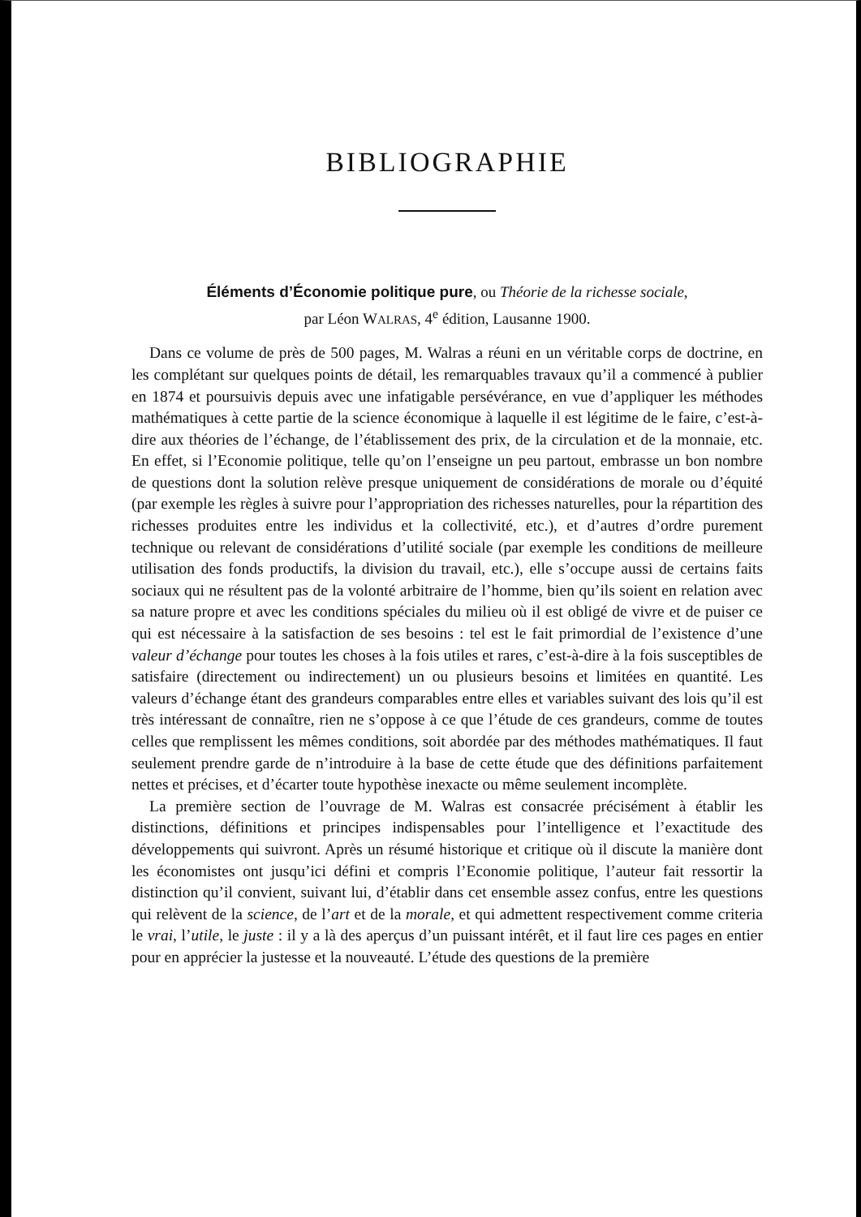BIBLIOGRAPHIE
Éléments d’Économie politique pure, ou Théorie de la richesse sociale,
par Léon WALRAS, 4<sup>e</sup> édition, Lausanne 1900.
Dans ce volume de près de 500 pages, M. Walras a réuni en un véritable corps de doctrine, en les complétant sur quelques points de détail, les remarquables travaux qu’il a commencé à publier en 1874 et poursuivis depuis avec une infatigable persévérance, en vue d’appliquer les méthodes mathématiques à cette partie de la science économique à laquelle il est légitime de le faire, c’est-à-dire aux théories de l’échange, de l’établissement des prix, de la circulation et de la monnaie, etc. En effet, si l’Economie politique, telle qu’on l’enseigne un peu partout, embrasse un bon nombre de questions dont la solution relève presque uniquement de considérations de morale ou d’équité (par exemple les règles à suivre pour l’appropriation des richesses naturelles, pour la répartition des richesses produites entre les individus et la collectivité, etc.), et d’autres d’ordre purement technique ou relevant de considérations d’utilité sociale (par exemple les conditions de meilleure utilisation des fonds productifs, la division du travail, etc.), elle s’occupe aussi de certains faits sociaux qui ne résultent pas de la volonté arbitraire de l’homme, bien qu’ils soient en relation avec sa nature propre et avec les conditions spéciales du milieu où il est obligé de vivre et de puiser ce qui est nécessaire à la satisfaction de ses besoins : tel est le fait primordial de l’existence d’une valeur d’échange pour toutes les choses à la fois utiles et rares, c’est-à-dire à la fois susceptibles de satisfaire (directement ou indirectement) un ou plusieurs besoins et limitées en quantité. Les valeurs d’échange étant des grandeurs comparables entre elles et variables suivant des lois qu’il est très intéressant de connaître, rien ne s’oppose à ce que l’étude de ces grandeurs, comme de toutes celles que remplissent les mêmes conditions, soit abordée par des méthodes mathématiques. Il faut seulement prendre garde de n’introduire à la base de cette étude que des définitions parfaitement nettes et précises, et d’écarter toute hypothèse inexacte ou même seulement incomplète.
La première section de l’ouvrage de M. Walras est consacrée précisément à établir les distinctions, définitions et principes indispensables pour l’intelligence et l’exactitude des développements qui suivront. Après un résumé historique et critique où il discute la manière dont les économistes ont jusqu’ici défini et compris l’Economie politique, l’auteur fait ressortir la distinction qu’il convient, suivant lui, d’établir dans cet ensemble assez confus, entre les questions qui relèvent de la science, de l’art et de la morale, et qui admettent respectivement comme criteria le vrai, l’utile, le juste : il y a là des aperçus d’un puissant intérêt, et il faut lire ces pages en entier pour en apprécier la justesse et la nouveauté. L’étude des questions de la première